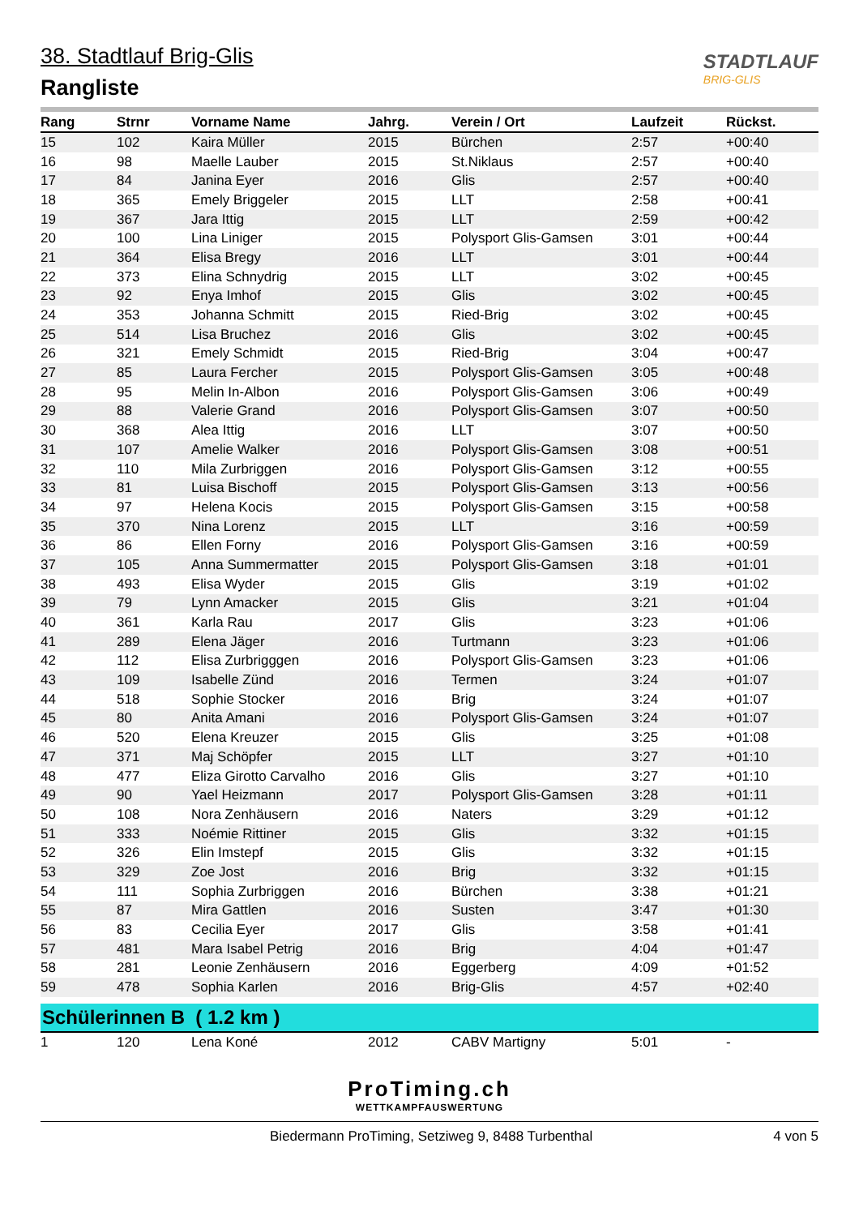38. Stadtlauf Brig-Glis
Rangliste
STADTLAUF
BRIG-GLIS
| Rang | Strnr | Vorname Name | Jahrg. | Verein / Ort | Laufzeit | Rückst. |
| --- | --- | --- | --- | --- | --- | --- |
| 15 | 102 | Kaira Müller | 2015 | Bürchen | 2:57 | +00:40 |
| 16 | 98 | Maelle Lauber | 2015 | St.Niklaus | 2:57 | +00:40 |
| 17 | 84 | Janina Eyer | 2016 | Glis | 2:57 | +00:40 |
| 18 | 365 | Emely Briggeler | 2015 | LLT | 2:58 | +00:41 |
| 19 | 367 | Jara Ittig | 2015 | LLT | 2:59 | +00:42 |
| 20 | 100 | Lina Liniger | 2015 | Polysport Glis-Gamsen | 3:01 | +00:44 |
| 21 | 364 | Elisa Bregy | 2016 | LLT | 3:01 | +00:44 |
| 22 | 373 | Elina Schnydrig | 2015 | LLT | 3:02 | +00:45 |
| 23 | 92 | Enya Imhof | 2015 | Glis | 3:02 | +00:45 |
| 24 | 353 | Johanna Schmitt | 2015 | Ried-Brig | 3:02 | +00:45 |
| 25 | 514 | Lisa Bruchez | 2016 | Glis | 3:02 | +00:45 |
| 26 | 321 | Emely Schmidt | 2015 | Ried-Brig | 3:04 | +00:47 |
| 27 | 85 | Laura Fercher | 2015 | Polysport Glis-Gamsen | 3:05 | +00:48 |
| 28 | 95 | Melin In-Albon | 2016 | Polysport Glis-Gamsen | 3:06 | +00:49 |
| 29 | 88 | Valerie Grand | 2016 | Polysport Glis-Gamsen | 3:07 | +00:50 |
| 30 | 368 | Alea Ittig | 2016 | LLT | 3:07 | +00:50 |
| 31 | 107 | Amelie Walker | 2016 | Polysport Glis-Gamsen | 3:08 | +00:51 |
| 32 | 110 | Mila Zurbriggen | 2016 | Polysport Glis-Gamsen | 3:12 | +00:55 |
| 33 | 81 | Luisa Bischoff | 2015 | Polysport Glis-Gamsen | 3:13 | +00:56 |
| 34 | 97 | Helena Kocis | 2015 | Polysport Glis-Gamsen | 3:15 | +00:58 |
| 35 | 370 | Nina Lorenz | 2015 | LLT | 3:16 | +00:59 |
| 36 | 86 | Ellen Forny | 2016 | Polysport Glis-Gamsen | 3:16 | +00:59 |
| 37 | 105 | Anna Summermatter | 2015 | Polysport Glis-Gamsen | 3:18 | +01:01 |
| 38 | 493 | Elisa Wyder | 2015 | Glis | 3:19 | +01:02 |
| 39 | 79 | Lynn Amacker | 2015 | Glis | 3:21 | +01:04 |
| 40 | 361 | Karla Rau | 2017 | Glis | 3:23 | +01:06 |
| 41 | 289 | Elena Jäger | 2016 | Turtmann | 3:23 | +01:06 |
| 42 | 112 | Elisa Zurbrigggen | 2016 | Polysport Glis-Gamsen | 3:23 | +01:06 |
| 43 | 109 | Isabelle Zünd | 2016 | Termen | 3:24 | +01:07 |
| 44 | 518 | Sophie Stocker | 2016 | Brig | 3:24 | +01:07 |
| 45 | 80 | Anita Amani | 2016 | Polysport Glis-Gamsen | 3:24 | +01:07 |
| 46 | 520 | Elena Kreuzer | 2015 | Glis | 3:25 | +01:08 |
| 47 | 371 | Maj Schöpfer | 2015 | LLT | 3:27 | +01:10 |
| 48 | 477 | Eliza Girotto Carvalho | 2016 | Glis | 3:27 | +01:10 |
| 49 | 90 | Yael Heizmann | 2017 | Polysport Glis-Gamsen | 3:28 | +01:11 |
| 50 | 108 | Nora Zenhäusern | 2016 | Naters | 3:29 | +01:12 |
| 51 | 333 | Noémie Rittiner | 2015 | Glis | 3:32 | +01:15 |
| 52 | 326 | Elin Imstepf | 2015 | Glis | 3:32 | +01:15 |
| 53 | 329 | Zoe Jost | 2016 | Brig | 3:32 | +01:15 |
| 54 | 111 | Sophia Zurbriggen | 2016 | Bürchen | 3:38 | +01:21 |
| 55 | 87 | Mira Gattlen | 2016 | Susten | 3:47 | +01:30 |
| 56 | 83 | Cecilia Eyer | 2017 | Glis | 3:58 | +01:41 |
| 57 | 481 | Mara Isabel Petrig | 2016 | Brig | 4:04 | +01:47 |
| 58 | 281 | Leonie Zenhäusern | 2016 | Eggerberg | 4:09 | +01:52 |
| 59 | 478 | Sophia Karlen | 2016 | Brig-Glis | 4:57 | +02:40 |
Schülerinnen B ( 1.2 km )
| 1 | 120 | Lena Koné | 2012 | CABV Martigny | 5:01 | - |
ProTiming.ch
WETTKAMPFAUSWERTUNG
Biedermann ProTiming, Setziweg 9, 8488 Turbenthal 4 von 5